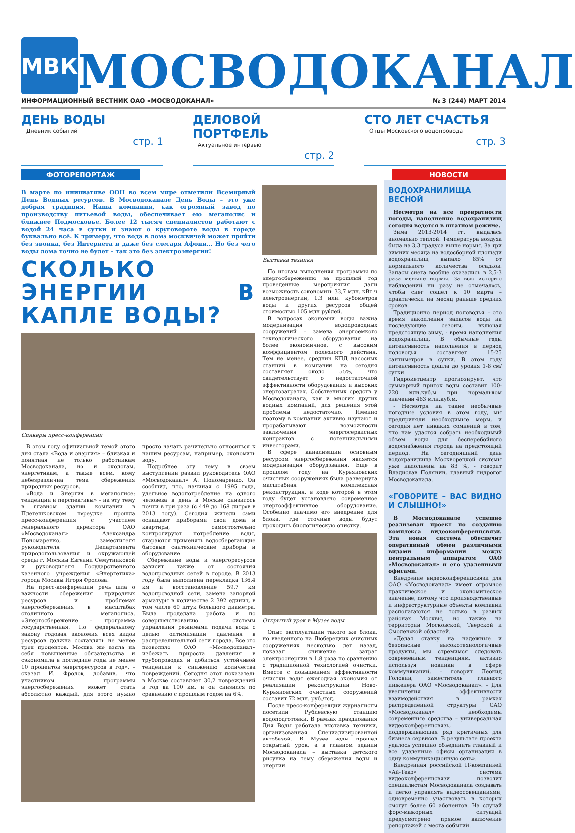МВК
МОСВОДОКАНАЛ
ИНФОРМАЦИОННЫЙ ВЕСТНИК ОАО «МОСВОДОКАНАЛ» № 3 (244) МАРТ 2014
ДЕНЬ ВОДЫ
Дневник событий
стр. 1
ДЕЛОВОЙ ПОРТФЕЛЬ
Актуальное интервью
стр. 2
СТО ЛЕТ СЧАСТЬЯ
Отцы Московского водопровода
стр. 3
ФОТОРЕПОРТАЖ НОВОСТИ
В марте по инициативе ООН во всем мире отметили Всемирный День Водных ресурсов. В Мосводоканале День Воды – это уже добрая традиция. Наша компания, как огромный завод по производству питьевой воды, обеспечивает ею мегаполис и ближнее Подмосковье. Более 12 тысяч специалистов работают с водой 24 часа в сутки и знают о круговороте воды в городе буквально всё. К примеру, что вода в дома москвичей может прийти без звонка, без Интернета и даже без слесаря Афони... Но без чего воды дома точно не будет – так это без электроэнергии!
СКОЛЬКО ЭНЕРГИИ В КАПЛЕ ВОДЫ?
Спикеры пресс-конференции
В этом году официальной темой этого дня стала «Вода и энергия» – близкая и понятная не только работникам Мосводоканала, но и экологам, энергетикам, а также всем, кому небезразлична тема сбережения природных ресурсов.
«Вода и Энергия в мегаполисе: тенденции и перспективы» – на эту тему в главном здании компании в Плетешковском переулке прошла пресс-конференция с участием генерального директора ОАО «Мосводоканал» Александра Пономаренко, заместителя руководителя Департамента природопользования и окружающей среды г. Москвы Евгении Семутниковой и руководителя Государственного казенного учреждения «Энергетика» города Москвы Игоря Фролова.
На пресс-конференции речь шла о важности сбережения природных ресурсов и проблемах энергосбережения в масштабах столичного мегаполиса. «Энергосбережение – программа государственная. По федеральному закону годовая экономия всех видов ресурсов должна составлять не менее трех процентов. Москва же взяла на себя повышенные обязательства и сэкономила в последние годы не менее 10 процентов энергоресурсов в год», – сказал И. Фролов, добавив, что участником программы энергосбережения может стать абсолютно каждый, для этого нужно просто начать рачительно относиться к нашим ресурсам, например, экономить воду.
Подробнее эту тему в своем выступлении развил руководитель ОАО «Мосводоканал» А. Пономаренко. Он сообщил, что, начиная с 1995 года, удельное водопотребление на одного человека в день в Москве снизилось почти в три раза (с 449 до 168 литров в 2013 году). Сегодня жители сами оснащают приборами свои дома и квартиры, самостоятельно контролируют потребление воды, стараются применять водосберегающие бытовые сантехнические приборы и оборудование.
Сбережение воды и энергоресурсов зависит также от состояния водопроводных сетей в городе. В 2013 году была выполнена перекладка 136,4 км и восстановление 59,7 км водопроводной сети, замена запорной арматуры в количестве 2 392 единиц, в том числе 60 штук большого диаметра. Была проделана работа и по совершенствованию системы управления режимами подачи воды с целью оптимизации давления в распределительной сети города. Все это позволило ОАО «Мосводоканал» избежать прироста давления в трубопроводах и добиться устойчивой тенденции к снижению количества повреждений. Сегодня этот показатель в Москве составляет 30,2 повреждений в год на 100 км, и он снизился по сравнению с прошлым годом на 6%.
Выставка техники
По итогам выполнения программы по энергосбережению за прошлый год проведенные мероприятия дали возможность сэкономить 33,7 млн. кВт.ч электроэнергии, 1,3 млн. кубометров воды и других ресурсов общей стоимостью 105 млн рублей.
В вопросах экономии воды важна модернизация водопроводных сооружений – замена энергоемкого технологического оборудования на более экономичное, с высоким коэффициентом полезного действия. Тем не менее, средний КПД насосных станций в компании на сегодня составляет около 55%, что свидетельствует о недостаточной эффективности оборудования и высоких энергозатратах. Собственных средств у Мосводоканала, как и многих других водных компаний, для решения этой проблемы недостаточно. Именно поэтому в компании активно изучают и прорабатывают возможности заключения энергосервисных контрактов с потенциальными инвесторами.
В сфере канализации основным ресурсом энергосбережения является модернизация оборудования. Еще в прошлом году на Курьяновских очистных сооружениях была развернута масштабная комплексная реконструкция, в ходе которой в этом году будет установлено современное энергоэффективное оборудование. Особенно значимо его внедрение для блока, где сточные воды будут проходить биологическую очистку.
Открытый урок в Музее воды
Опыт эксплуатации такого же блока, но введенного на Люберецких очистных сооружениях несколько лет назад, показал снижение затрат электроэнергии в 1,8 раза по сравнению с традиционной технологией очистки. Вместе с повышением эффективности очистки воды ежегодная экономия от реализации реконструкции Ново-Курьяновских очистных сооружений составит 72 млн. руб./год.
После пресс-конференции журналисты посетили Рублевскую станцию водоподготовки. В рамках празднования Дня Воды работала выставка техники, организованная Специализированной автобазой. В Музее воды прошел открытый урок, а в главном здании Мосводоканала – выставка детского рисунка на тему сбережения воды и энергии.
ВОДОХРАНИЛИЩА ВЕСНОЙ
Несмотря на все превратности погоды, наполнение водохранилищ сегодня ведется в штатном режиме.
Зима 2013-2014 гг. выдалась аномально теплой. Температура воздуха была на 3,3 градуса выше нормы. За три зимних месяца на водосборной площади водохранилищ выпало 85% от нормального количества осадков. Запасы снега вообще оказались в 2,5-3 раза меньше нормы. За всю историю наблюдений ни разу не отмечалось, чтобы снег сошел к 10 марта – практически на месяц раньше средних сроков.
Традиционно период половодья – это время накопления запасов воды на последующие сезоны, включая предстоящую зиму, - время наполнения водохранилищ. В обычные годы интенсивность наполнения в период половодья составляет 15-25 сантиметров в сутки. В этом году интенсивность дошла до уровня 1-8 см/сутки.
Гидрометцентр прогнозирует, что суммарный приток воды составит 100-220 млн.куб.м при нормальном значении 483 млн.куб.м.
- Несмотря на такие необычные погодные условия в этом году, мы предприняли необходимые меры, и сегодня нет никаких сомнений в том, что нам удастся собрать необходимый объем воды для бесперебойного водоснабжения города на предстоящий период. На сегодняшний день водохранилища Москворецкой системы уже наполнены на 83 %, - говорит Владислав Полянин, главный гидролог Мосводоканала.
«ГОВОРИТЕ – ВАС ВИДНО И СЛЫШНО!»
В Мосводоканале успешно реализован проект по созданию комплекса видеоконференцсвязи. Эта новая система обеспечит оперативный обмен различными видами информации между центральным аппаратом ОАО «Мосводоканал» и его удаленными офисами.
Внедрение видеоконференцсвязи для ОАО «Мосводоканал» имеет огромное практическое и экономическое значение, потому что производственные и инфраструктурные объекты компании располагаются не только в разных районах Москвы, но также на территории Московской, Тверской и Смоленской областей.
«Делая ставку на надежные и безопасные высокотехнологичные продукты, мы стремимся следовать современным тенденциям, активно используя новинки в сфере коммуникаций, – говорит Леонид Головин, заместитель главного инженера ОАО «Мосводоканал». – Для увеличения эффективности взаимодействия в рамках распределенной структуры ОАО «Мосводоканал» необходимы современные средства – универсальная видеоконференцсвязь, поддерживающая ряд критичных для бизнеса сервисов. В результате проекта удалось успешно объединить главный и все удаленные офисы организации в одну коммуникационную сеть».
Внедренная российской IT-компанией «Ай-Теко» система видеоконференцсвязи позволит специалистам Мосводоканала создавать и легко управлять видеосовещаниями, одновременно участвовать в которых смогут более 60 абонентов. На случай форс-мажорных ситуаций предусмотрено прямое включение репортажей с места событий.